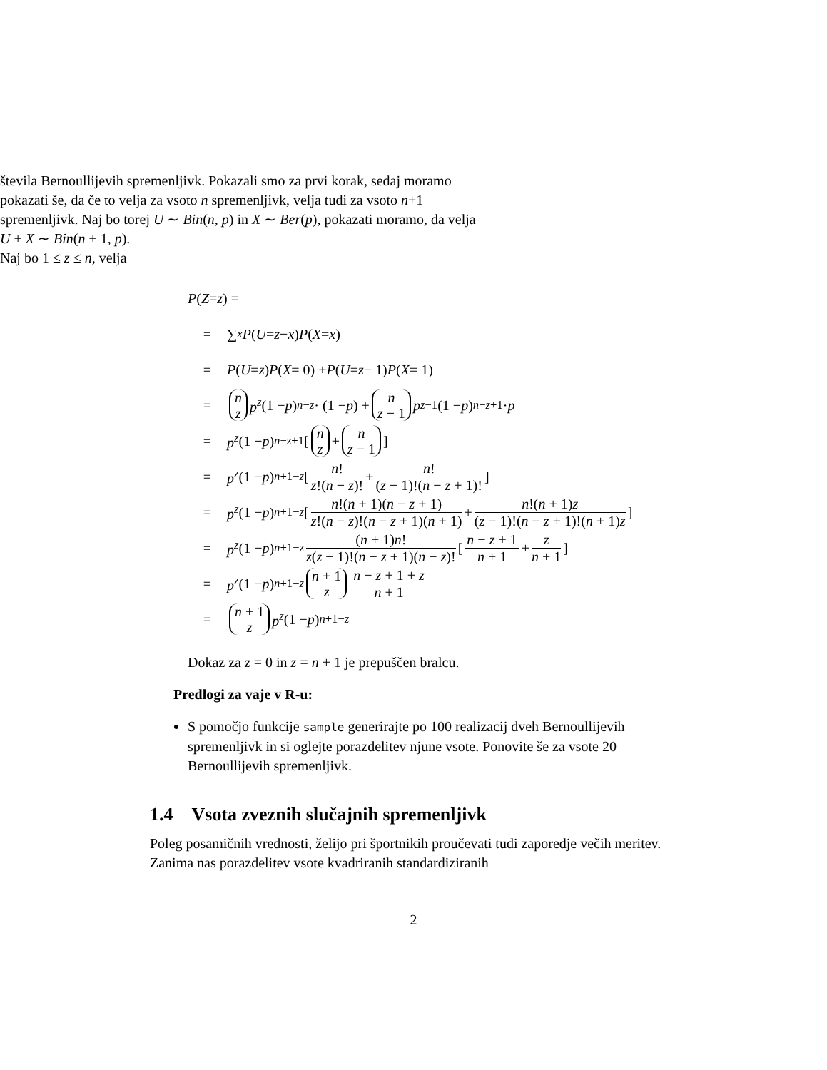števila Bernoullijevih spremenljivk. Pokazali smo za prvi korak, sedaj moramo pokazati še, da če to velja za vsoto n spremenljivk, velja tudi za vsoto n+1 spremenljivk. Naj bo torej U ∼ Bin(n, p) in X ∼ Ber(p), pokazati moramo, da velja U + X ∼ Bin(n + 1, p).
Naj bo 1 ≤ z ≤ n, velja
P (Z = z) =
= ∑<sub>x</sub> P (U = z − x) P (X = x)
= P (U = z) P (X = 0) + P (U = z − 1) P (X = 1)
= n z p<sup>z</sup> (1 − p)<sup>n−z</sup> · (1 − p) + n z − 1 p<sup>z−1</sup>(1 − p)<sup>n−z+1</sup> · p
= p<sup>z</sup> (1 − p)<sup>n−z+1</sup> [n z + n z − 1]
= p<sup>z</sup> (1 − p)<sup>n+1−z</sup> [n! z!(n − z)! + n! (z − 1)!(n − z + 1)!]
= p<sup>z</sup> (1 − p)<sup>n+1−z</sup> [n!(n + 1)(n − z + 1) z!(n − z)!(n − z + 1)(n + 1) + n!(n + 1)z (z − 1)!(n − z + 1)!(n + 1)z]
= p<sup>z</sup> (1 − p)<sup>n+1−z</sup> (n + 1)n! z(z − 1)!(n − z + 1)(n − z)! [n − z + 1 n + 1 + z n + 1]
= p<sup>z</sup> (1 − p)<sup>n+1−z</sup> n + 1 z n − z + 1 + z n + 1
= n + 1 z p<sup>z</sup> (1 − p)<sup>n+1−z</sup>
Dokaz za z = 0 in z = n + 1 je prepuščen bralcu.
Predlogi za vaje v R-u:
S pomočjo funkcije sample generirajte po 100 realizacij dveh Bernoullijevih spremenljivk in si oglejte porazdelitev njune vsote. Ponovite še za vsote 20 Bernoullijevih spremenljivk.
1.4 Vsota zveznih slučajnih spremenljivk
Poleg posamičnih vrednosti, želijo pri športnikih proučevati tudi zaporedje večih meritev. Zanima nas porazdelitev vsote kvadriranih standardiziranih
2